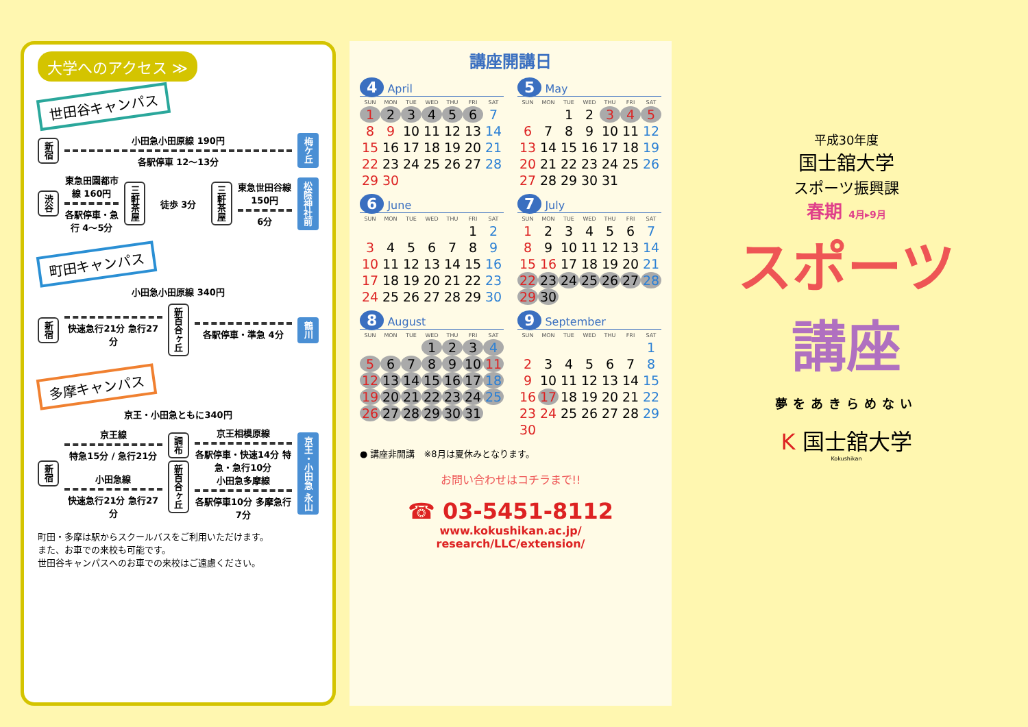大学へのアクセス ≫
世田谷キャンパス
新宿
小田急小田原線 190円
各駅停車 12～13分
梅ケ丘
渋谷
東急田園都市線 160円
各駅停車・急行 4～5分
三軒茶屋
徒歩 3分
三軒茶屋
東急世田谷線 150円
6分
松陰神社前
町田キャンパス
小田急小田原線 340円
新宿
快速急行21分 急行27分
新百合ヶ丘
各駅停車・準急 4分
鶴川
多摩キャンパス
京王・小田急ともに340円
新宿
京王線
特急15分 / 急行21分
小田急線
快速急行21分 急行27分
調布
新百合ヶ丘
京王相模原線
各駅停車・快速14分 特急・急行10分
小田急多摩線
各駅停車10分 多摩急行7分
京王・小田急 永山
町田・多摩は駅からスクールバスをご利用いただけます。
また、お車での来校も可能です。
世田谷キャンパスへのお車での来校はご遠慮ください。
講座開講日
4 April
| SUN | MON | TUE | WED | THU | FRI | SAT |
| --- | --- | --- | --- | --- | --- | --- |
| 1 | 2 | 3 | 4 | 5 | 6 | 7 |
| 8 | 9 | 10 | 11 | 12 | 13 | 14 |
| 15 | 16 | 17 | 18 | 19 | 20 | 21 |
| 22 | 23 | 24 | 25 | 26 | 27 | 28 |
| 29 | 30 | | | | | |
5 May
| SUN | MON | TUE | WED | THU | FRI | SAT |
| --- | --- | --- | --- | --- | --- | --- |
| | | 1 | 2 | 3 | 4 | 5 |
| 6 | 7 | 8 | 9 | 10 | 11 | 12 |
| 13 | 14 | 15 | 16 | 17 | 18 | 19 |
| 20 | 21 | 22 | 23 | 24 | 25 | 26 |
| 27 | 28 | 29 | 30 | 31 | | |
6 June
| SUN | MON | TUE | WED | THU | FRI | SAT |
| --- | --- | --- | --- | --- | --- | --- |
| | | | | | 1 | 2 |
| 3 | 4 | 5 | 6 | 7 | 8 | 9 |
| 10 | 11 | 12 | 13 | 14 | 15 | 16 |
| 17 | 18 | 19 | 20 | 21 | 22 | 23 |
| 24 | 25 | 26 | 27 | 28 | 29 | 30 |
7 July
| SUN | MON | TUE | WED | THU | FRI | SAT |
| --- | --- | --- | --- | --- | --- | --- |
| 1 | 2 | 3 | 4 | 5 | 6 | 7 |
| 8 | 9 | 10 | 11 | 12 | 13 | 14 |
| 15 | 16 | 17 | 18 | 19 | 20 | 21 |
| 22 | 23 | 24 | 25 | 26 | 27 | 28 |
| 29 | 30 | | | | | |
8 August
| SUN | MON | TUE | WED | THU | FRI | SAT |
| --- | --- | --- | --- | --- | --- | --- |
| | | | 1 | 2 | 3 | 4 |
| 5 | 6 | 7 | 8 | 9 | 10 | 11 |
| 12 | 13 | 14 | 15 | 16 | 17 | 18 |
| 19 | 20 | 21 | 22 | 23 | 24 | 25 |
| 26 | 27 | 28 | 29 | 30 | 31 | |
9 September
| SUN | MON | TUE | WED | THU | FRI | SAT |
| --- | --- | --- | --- | --- | --- | --- |
| | | | | | | 1 |
| 2 | 3 | 4 | 5 | 6 | 7 | 8 |
| 9 | 10 | 11 | 12 | 13 | 14 | 15 |
| 16 | 17 | 18 | 19 | 20 | 21 | 22 |
| 23 | 24 | 25 | 26 | 27 | 28 | 29 |
| 30 | | | | | | |
● 講座非開講　※8月は夏休みとなります。
お問い合わせはコチラまで!!
☎ 03-5451-8112
www.kokushikan.ac.jp/
research/LLC/extension/
平成30年度
国士舘大学
スポーツ振興課
春期 4月▸9月
スポーツ
講座
夢をあきらめない
K 国士舘大学
Kokushikan